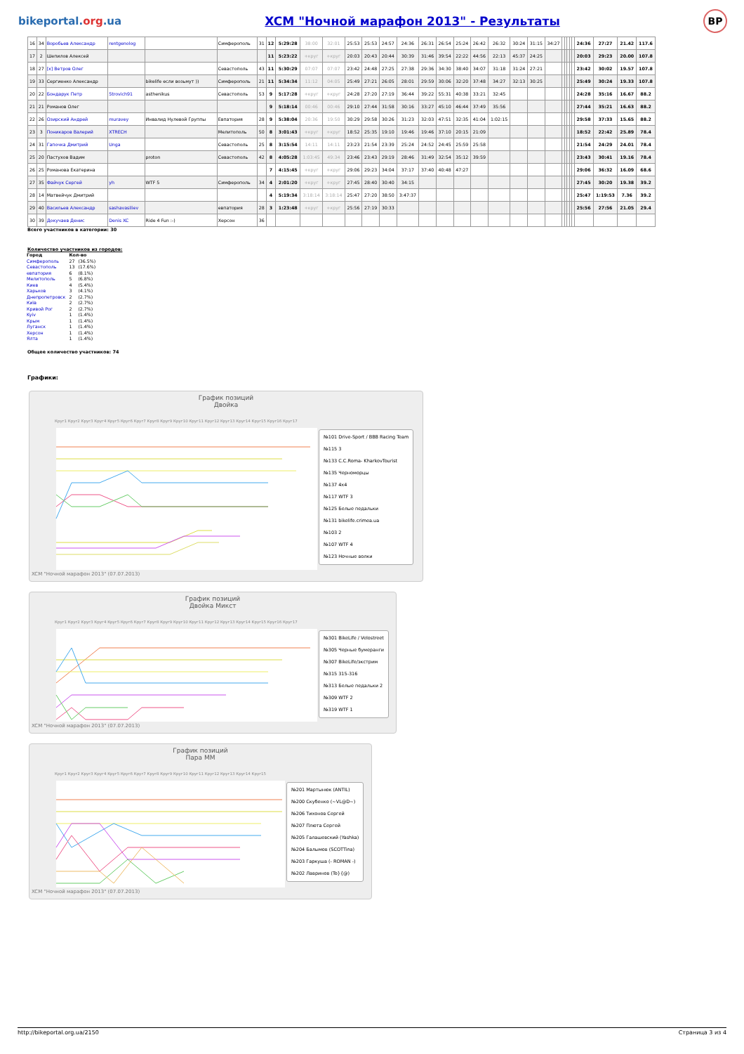bikeportal.org.ua
XCM "Ночной марафон 2013" - Результаты
BP
| 16 | 34 | Воробьев Александр | rentgenolog | | Симферополь | 31 | 12 | 5:29:28 | 38:00 | 32:01 | 25:53 | 25:53 | 24:57 | 24:36 | 26:31 | 26:54 | 25:24 | 26:42 | 26:32 | 30:24 | 31:15 | 34:27 | | | | | | 24:36 | 27:27 | 21.42 | 117.6 |
| 17 | 2 | Шепилов Алексей | | | | | 11 | 5:23:22 | +круг | +круг | 20:03 | 20:43 | 20:44 | 30:39 | 31:46 | 39:54 | 22:22 | 44:56 | 22:13 | 45:37 | 24:25 | | | | | | | 20:03 | 29:23 | 20.00 | 107.8 |
| 18 | 27 | [x] Ветров Олег | | | Севастополь | 43 | 11 | 5:30:29 | 07:07 | 07:07 | 23:42 | 24:48 | 27:25 | 27:38 | 29:36 | 34:30 | 38:40 | 34:07 | 31:18 | 31:24 | 27:21 | | | | | | | 23:42 | 30:02 | 19.57 | 107.8 |
| 19 | 33 | Сергиенко Александр | | bikelife если возьмут )) | Симферополь | 21 | 11 | 5:34:34 | 11:12 | 04:05 | 25:49 | 27:21 | 26:05 | 28:01 | 29:59 | 30:06 | 32:20 | 37:48 | 34:27 | 32:13 | 30:25 | | | | | | | 25:49 | 30:24 | 19.33 | 107.8 |
| 20 | 22 | Бондарук Петр | 5trovich91 | asthenikus | Севастополь | 53 | 9 | 5:17:28 | +круг | +круг | 24:28 | 27:20 | 27:19 | 36:44 | 39:22 | 55:31 | 40:38 | 33:21 | 32:45 | | | | | | | | | 24:28 | 35:16 | 16.67 | 88.2 |
| 21 | 21 | Романов Олег | | | | | 9 | 5:18:14 | 00:46 | 00:46 | 29:10 | 27:44 | 31:58 | 30:16 | 33:27 | 45:10 | 46:44 | 37:49 | 35:56 | | | | | | | | | 27:44 | 35:21 | 16.63 | 88.2 |
| 22 | 26 | Озирский Андрей | muravey | Инвалид Нулевой Группы | Евпатория | 28 | 9 | 5:38:04 | 20:36 | 19:50 | 30:29 | 29:58 | 30:26 | 31:23 | 32:03 | 47:51 | 32:35 | 41:04 | 1:02:15 | | | | | | | | | 29:58 | 37:33 | 15.65 | 88.2 |
| 23 | 3 | Поникаров Валерий | XTRECH | | Мелитополь | 50 | 8 | 3:01:43 | +круг | +круг | 18:52 | 25:35 | 19:10 | 19:46 | 19:46 | 37:10 | 20:15 | 21:09 | | | | | | | | | | 18:52 | 22:42 | 25.89 | 78.4 |
| 24 | 31 | Гапочка Дмитрий | Unga | | Севастополь | 25 | 8 | 3:15:54 | 14:11 | 14:11 | 23:23 | 21:54 | 23:39 | 25:24 | 24:52 | 24:45 | 25:59 | 25:58 | | | | | | | | | | 21:54 | 24:29 | 24.01 | 78.4 |
| 25 | 20 | Пастухов Вадим | | proton | Севастополь | 42 | 8 | 4:05:28 | 1:03:45 | 49:34 | 23:46 | 23:43 | 29:19 | 28:46 | 31:49 | 32:54 | 35:12 | 39:59 | | | | | | | | | | 23:43 | 30:41 | 19.16 | 78.4 |
| 26 | 25 | Романова Екатерина | | | | | 7 | 4:15:45 | +круг | +круг | 29:06 | 29:23 | 34:04 | 37:17 | 37:40 | 40:48 | 47:27 | | | | | | | | | | | 29:06 | 36:32 | 16.09 | 68.6 |
| 27 | 35 | Файчук Сергей | yh | WTF 5 | Симферополь | 34 | 4 | 2:01:20 | +круг | +круг | 27:45 | 28:40 | 30:40 | 34:15 | | | | | | | | | | | | | | 27:45 | 30:20 | 19.38 | 39.2 |
| 28 | 14 | Матвейчук Дмитрий | | | | | 4 | 5:19:34 | 3:18:14 | 3:18:14 | 25:47 | 27:20 | 38:50 | 3:47:37 | | | | | | | | | | | | | | 25:47 | 1:19:53 | 7.36 | 39.2 |
| 29 | 40 | Васильев Александр | sashavasiliev | | евпатория | 28 | 3 | 1:23:48 | +круг | +круг | 25:56 | 27:19 | 30:33 | | | | | | | | | | | | | | | 25:56 | 27:56 | 21.05 | 29.4 |
| 30 | 39 | Докучаев Денис | Denis XC | Ride 4 Fun :-) | Херсон | 36 | | | | | | | | | | | | | | | | | | | | | | | | | |
Всего участников в категории: 30
Количество участников из городов:
| Город | Кол-во | |
| Симферополь | 27 | (36.5%) |
| Севастополь | 13 | (17.6%) |
| евпатория | 6 | (8.1%) |
| Мелитополь | 5 | (6.8%) |
| Киев | 4 | (5.4%) |
| Харьков | 3 | (4.1%) |
| Днепропетровск | 2 | (2.7%) |
| Київ | 2 | (2.7%) |
| Кривой Рог | 2 | (2.7%) |
| Kyiv | 1 | (1.4%) |
| Крым | 1 | (1.4%) |
| Луганск | 1 | (1.4%) |
| Херсон | 1 | (1.4%) |
| Ялта | 1 | (1.4%) |
Общее количество участников: 74
Графики:
График позиций
Двойка
Круг1 Круг2 Круг3 Круг4 Круг5 Круг6 Круг7 Круг8 Круг9 Круг10 Круг11 Круг12 Круг13 Круг14 Круг15 Круг16 Круг17
№101 Drive-Sport / BBB Racing Team
№115 3
№133 C.C.Roma- KharkovTourist
№135 Черноморцы
№137 4x4
№117 WTF 3
№125 Белые педальки
№131 bikelife.crimea.ua
№103 2
№107 WTF 4
№123 Ночные волки
XCM "Ночной марафон 2013" (07.07.2013)
График позиций
Двойка Микст
Круг1 Круг2 Круг3 Круг4 Круг5 Круг6 Круг7 Круг8 Круг9 Круг10 Круг11 Круг12 Круг13 Круг14 Круг15 Круг16 Круг17
№301 BikeLife / Velostreet
№305 Черные бумеранги
№307 BikeLife/экстрим
№315 315-316
№313 Белые педальки 2
№309 WTF 2
№319 WTF 1
XCM "Ночной марафон 2013" (07.07.2013)
График позиций
Пара ММ
Круг1 Круг2 Круг3 Круг4 Круг5 Круг6 Круг7 Круг8 Круг9 Круг10 Круг11 Круг12 Круг13 Круг14 Круг15
№201 Мартынюк (ANTIL)
№200 Скубенко (~VL@D~)
№206 Тихонов Сергей
№207 Плюта Сергей
№205 Галашевский (Yashka)
№204 Балымов (SCOTTina)
№203 Гаркуша (- ROMAN -)
№202 Лавринов (To}{@)
XCM "Ночной марафон 2013" (07.07.2013)
http://bikeportal.org.ua/2150 Страница 3 из 4